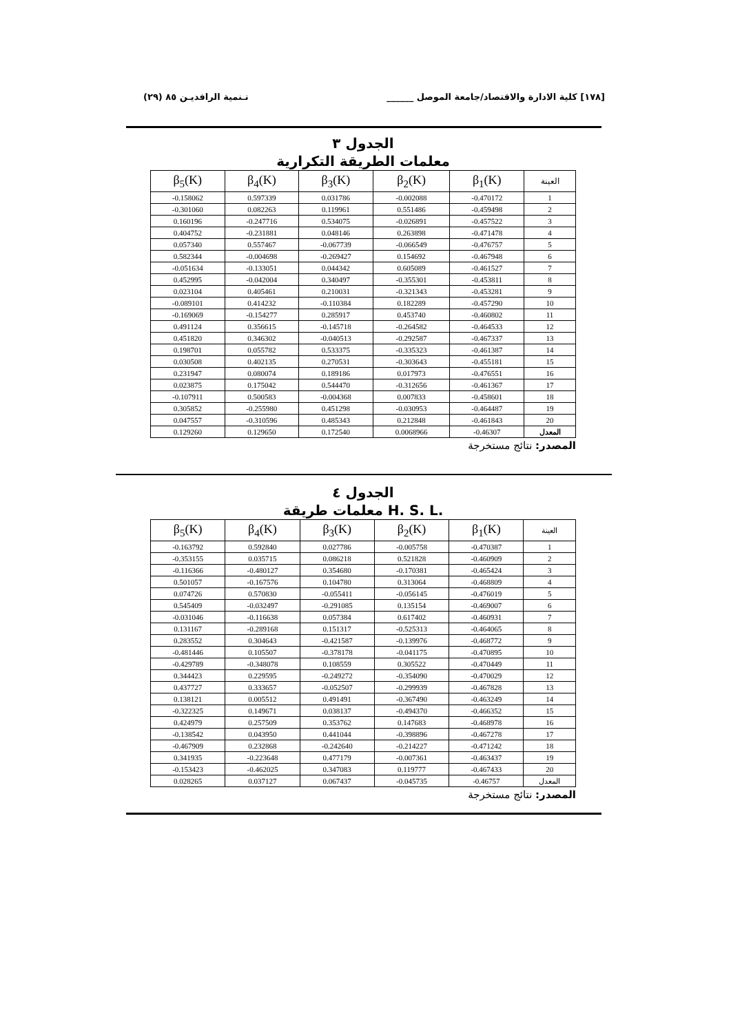[١٧٨] كلية الادارة والاقتصاد/جامعة الموصل ______ تـنمية الرافديـن ٨٥ (٢٩)
الجدول ٣
معلمات الطريقة التكرارية
| β<sub>5</sub>(K) | β<sub>4</sub>(K) | β<sub>3</sub>(K) | β<sub>2</sub>(K) | β<sub>1</sub>(K) | العينة |
| --- | --- | --- | --- | --- | --- |
| -0.158062 | 0.597339 | 0.031786 | -0.002088 | -0.470172 | 1 |
| -0.301060 | 0.082263 | 0.119961 | 0.551486 | -0.459498 | 2 |
| 0.160196 | -0.247716 | 0.534075 | -0.026891 | -0.457522 | 3 |
| 0.404752 | -0.231881 | 0.048146 | 0.263898 | -0.471478 | 4 |
| 0.057340 | 0.557467 | -0.067739 | -0.066549 | -0.476757 | 5 |
| 0.582344 | -0.004698 | -0.269427 | 0.154692 | -0.467948 | 6 |
| -0.051634 | -0.133051 | 0.044342 | 0.605089 | -0.461527 | 7 |
| 0.452995 | -0.042004 | 0.340497 | -0.355301 | -0.453811 | 8 |
| 0.023104 | 0.405461 | 0.210031 | -0.321343 | -0.453281 | 9 |
| -0.089101 | 0.414232 | -0.110384 | 0.182289 | -0.457290 | 10 |
| -0.169069 | -0.154277 | 0.285917 | 0.453740 | -0.460802 | 11 |
| 0.491124 | 0.356615 | -0.145718 | -0.264582 | -0.464533 | 12 |
| 0.451820 | 0.346302 | -0.040513 | -0.292587 | -0.467337 | 13 |
| 0.198701 | 0.055782 | 0.533375 | -0.335323 | -0.461387 | 14 |
| 0.030508 | 0.402135 | 0.270531 | -0.303643 | -0.455181 | 15 |
| 0.231947 | 0.080074 | 0.189186 | 0.017973 | -0.476551 | 16 |
| 0.023875 | 0.175042 | 0.544470 | -0.312656 | -0.461367 | 17 |
| -0.107911 | 0.500583 | -0.004368 | 0.007833 | -0.458601 | 18 |
| 0.305852 | -0.255980 | 0.451298 | -0.030953 | -0.464487 | 19 |
| 0.047557 | -0.310596 | 0.485343 | 0.212848 | -0.461843 | 20 |
| 0.129260 | 0.129650 | 0.172540 | 0.0068966 | -0.46307 | المعدل |
المصدر: نتائج مستخرجة
الجدول ٤
معلمات طريقة H. S. L.
| β<sub>5</sub>(K) | β<sub>4</sub>(K) | β<sub>3</sub>(K) | β<sub>2</sub>(K) | β<sub>1</sub>(K) | العينة |
| --- | --- | --- | --- | --- | --- |
| -0.163792 | 0.592840 | 0.027786 | -0.005758 | -0.470387 | 1 |
| -0.353155 | 0.035715 | 0.086218 | 0.521828 | -0.460909 | 2 |
| -0.116366 | -0.480127 | 0.354680 | -0.170381 | -0.465424 | 3 |
| 0.501057 | -0.167576 | 0.104780 | 0.313064 | -0.468809 | 4 |
| 0.074726 | 0.570830 | -0.055411 | -0.056145 | -0.476019 | 5 |
| 0.545409 | -0.032497 | -0.291085 | 0.135154 | -0.469007 | 6 |
| -0.031046 | -0.116638 | 0.057384 | 0.617402 | -0.460931 | 7 |
| 0.131167 | -0.289168 | 0.151317 | -0.525313 | -0.464065 | 8 |
| 0.283552 | 0.304643 | -0.421587 | -0.139976 | -0.468772 | 9 |
| -0.481446 | 0.105507 | -0.378178 | -0.041175 | -0.470895 | 10 |
| -0.429789 | -0.348078 | 0.108559 | 0.305522 | -0.470449 | 11 |
| 0.344423 | 0.229595 | -0.249272 | -0.354090 | -0.470029 | 12 |
| 0.437727 | 0.333657 | -0.052507 | -0.299939 | -0.467828 | 13 |
| 0.138121 | 0.005512 | 0.491491 | -0.367490 | -0.463249 | 14 |
| -0.322325 | 0.149671 | 0.038137 | -0.494370 | -0.466352 | 15 |
| 0.424979 | 0.257509 | 0.353762 | 0.147683 | -0.468978 | 16 |
| -0.138542 | 0.043950 | 0.441044 | -0.398896 | -0.467278 | 17 |
| -0.467909 | 0.232868 | -0.242640 | -0.214227 | -0.471242 | 18 |
| 0.341935 | -0.223648 | 0.477179 | -0.007361 | -0.463437 | 19 |
| -0.153423 | -0.462025 | 0.347083 | 0.119777 | -0.467433 | 20 |
| 0.028265 | 0.037127 | 0.067437 | -0.045735 | -0.46757 | المعدل |
المصدر: نتائج مستخرجة